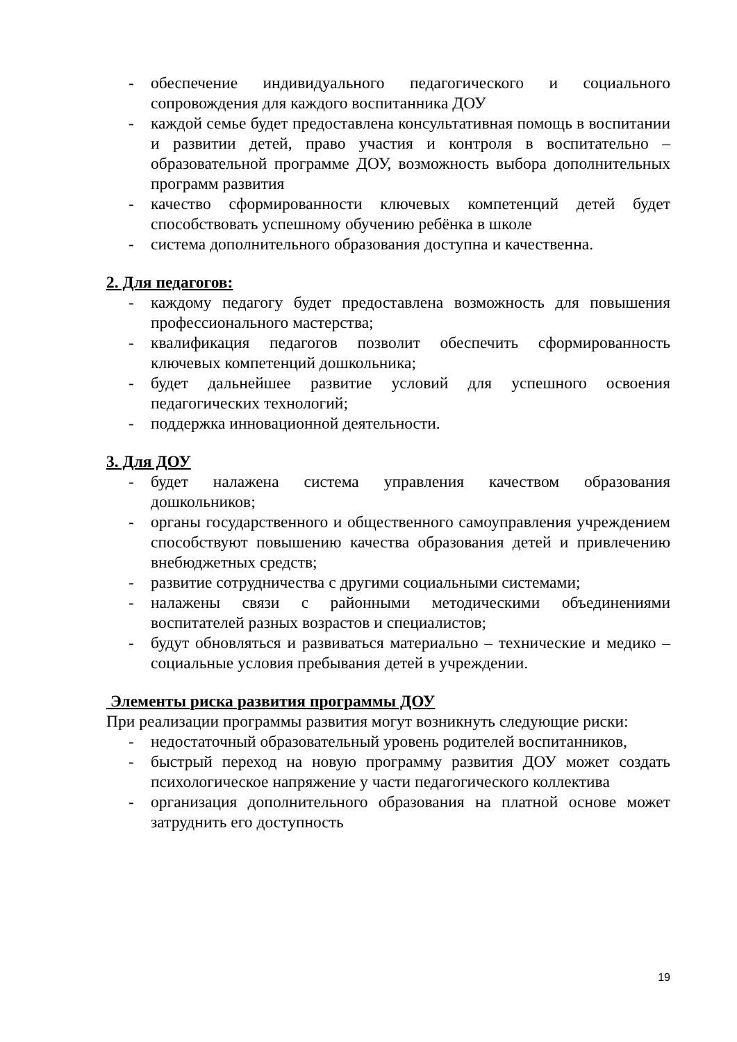- обеспечение индивидуального педагогического и социального сопровождения для каждого воспитанника ДОУ
- каждой семье будет предоставлена консультативная помощь в воспитании и развитии детей, право участия и контроля в воспитательно – образовательной программе ДОУ, возможность выбора дополнительных программ развития
- качество сформированности ключевых компетенций детей будет способствовать успешному обучению ребёнка в школе
- система дополнительного образования доступна и качественна.
2. Для педагогов:
- каждому педагогу будет предоставлена возможность для повышения профессионального мастерства;
- квалификация педагогов позволит обеспечить сформированность ключевых компетенций дошкольника;
- будет дальнейшее развитие условий для успешного освоения педагогических технологий;
- поддержка инновационной деятельности.
3. Для ДОУ
- будет налажена система управления качеством образования дошкольников;
- органы государственного и общественного самоуправления учреждением способствуют повышению качества образования детей и привлечению внебюджетных средств;
- развитие сотрудничества с другими социальными системами;
- налажены связи с районными методическими объединениями воспитателей разных возрастов и специалистов;
- будут обновляться и развиваться материально – технические и медико – социальные условия пребывания детей в учреждении.
Элементы риска развития программы ДОУ
При реализации программы развития могут возникнуть следующие риски:
- недостаточный образовательный уровень родителей воспитанников,
- быстрый переход на новую программу развития ДОУ может создать психологическое напряжение у части педагогического коллектива
- организация дополнительного образования на платной основе может затруднить его доступность
19